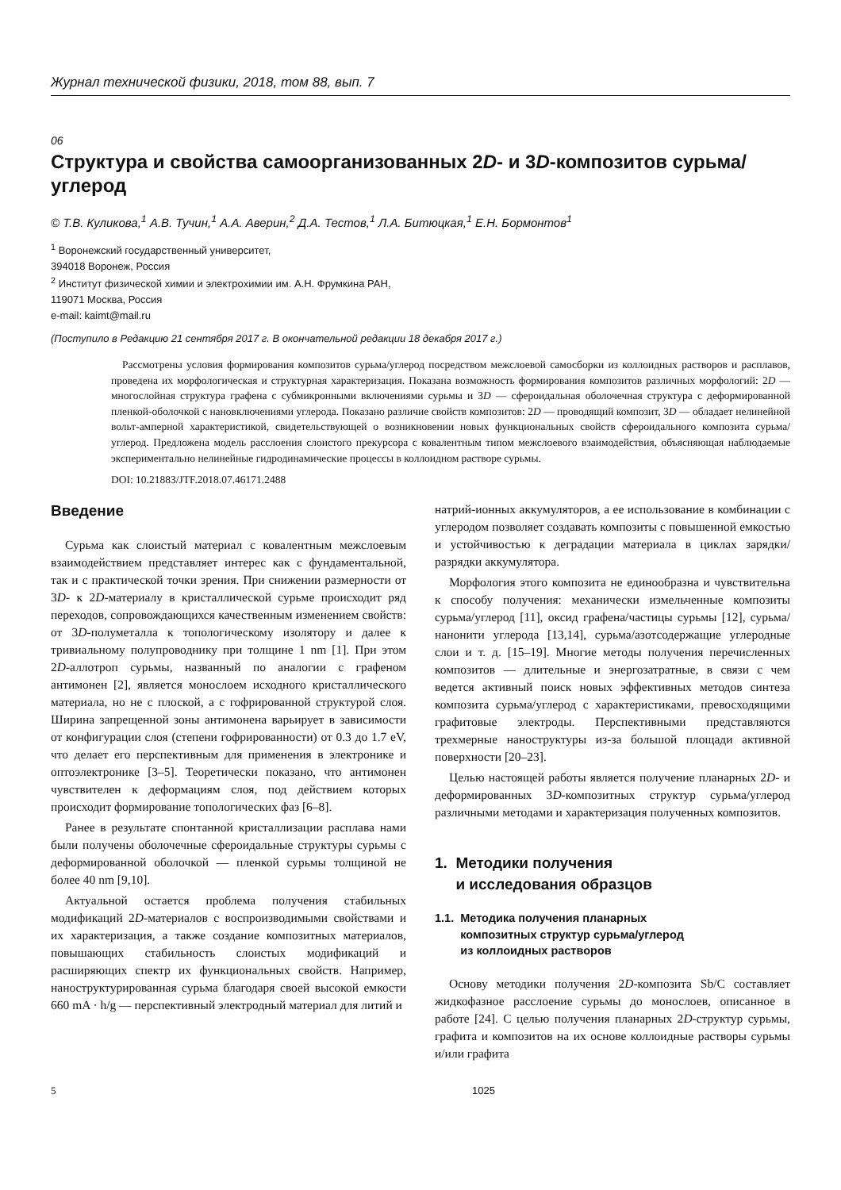Журнал технической физики, 2018, том 88, вып. 7
06
Структура и свойства самоорганизованных 2D- и 3D-композитов сурьма/углерод
© Т.В. Куликова,<sup>1</sup> А.В. Тучин,<sup>1</sup> А.А. Аверин,<sup>2</sup> Д.А. Тестов,<sup>1</sup> Л.А. Битюцкая,<sup>1</sup> Е.Н. Бормонтов<sup>1</sup>
<sup>1</sup> Воронежский государственный университет,
394018 Воронеж, Россия
<sup>2</sup> Институт физической химии и электрохимии им. А.Н. Фрумкина РАН,
119071 Москва, Россия
e-mail: kaimt@mail.ru
(Поступило в Редакцию 21 сентября 2017 г. В окончательной редакции 18 декабря 2017 г.)
Рассмотрены условия формирования композитов сурьма/углерод посредством межслоевой самосборки из коллоидных растворов и расплавов, проведена их морфологическая и структурная характеризация. Показана возможность формирования композитов различных морфологий: 2D — многослойная структура графена с субмикронными включениями сурьмы и 3D — сфероидальная оболочечная структура с деформированной пленкой-оболочкой с нановключениями углерода. Показано различие свойств композитов: 2D — проводящий композит, 3D — обладает нелинейной вольт-амперной характеристикой, свидетельствующей о возникновении новых функциональных свойств сфероидального композита сурьма/углерод. Предложена модель расслоения слоистого прекурсора с ковалентным типом межслоевого взаимодействия, объясняющая наблюдаемые экспериментально нелинейные гидродинамические процессы в коллоидном растворе сурьмы.
DOI: 10.21883/JTF.2018.07.46171.2488
Введение
Сурьма как слоистый материал с ковалентным межслоевым взаимодействием представляет интерес как с фундаментальной, так и с практической точки зрения. При снижении размерности от 3D- к 2D-материалу в кристаллической сурьме происходит ряд переходов, сопровождающихся качественным изменением свойств: от 3D-полуметалла к топологическому изолятору и далее к тривиальному полупроводнику при толщине 1 nm [1]. При этом 2D-аллотроп сурьмы, названный по аналогии с графеном антимонен [2], является монослоем исходного кристаллического материала, но не с плоской, а с гофрированной структурой слоя. Ширина запрещенной зоны антимонена варьирует в зависимости от конфигурации слоя (степени гофрированности) от 0.3 до 1.7 eV, что делает его перспективным для применения в электронике и оптоэлектронике [3–5]. Теоретически показано, что антимонен чувствителен к деформациям слоя, под действием которых происходит формирование топологических фаз [6–8].
Ранее в результате спонтанной кристаллизации расплава нами были получены оболочечные сфероидальные структуры сурьмы с деформированной оболочкой — пленкой сурьмы толщиной не более 40 nm [9,10].
Актуальной остается проблема получения стабильных модификаций 2D-материалов с воспроизводимыми свойствами и их характеризация, а также создание композитных материалов, повышающих стабильность слоистых модификаций и расширяющих спектр их функциональных свойств. Например, наноструктурированная сурьма благодаря своей высокой емкости 660 mA · h/g — перспективный электродный материал для литий и
натрий-ионных аккумуляторов, а ее использование в комбинации с углеродом позволяет создавать композиты с повышенной емкостью и устойчивостью к деградации материала в циклах зарядки/разрядки аккумулятора.
Морфология этого композита не единообразна и чувствительна к способу получения: механически измельченные композиты сурьма/углерод [11], оксид графена/частицы сурьмы [12], сурьма/нанонити углерода [13,14], сурьма/азотсодержащие углеродные слои и т. д. [15–19]. Многие методы получения перечисленных композитов — длительные и энергозатратные, в связи с чем ведется активный поиск новых эффективных методов синтеза композита сурьма/углерод с характеристиками, превосходящими графитовые электроды. Перспективными представляются трехмерные наноструктуры из-за большой площади активной поверхности [20–23].
Целью настоящей работы является получение планарных 2D- и деформированных 3D-композитных структур сурьма/углерод различными методами и характеризация полученных композитов.
1. Методики получения
и исследования образцов
1.1. Методика получения планарных
композитных структур сурьма/углерод
из коллоидных растворов
Основу методики получения 2D-композита Sb/C составляет жидкофазное расслоение сурьмы до монослоев, описанное в работе [24]. С целью получения планарных 2D-структур сурьмы, графита и композитов на их основе коллоидные растворы сурьмы и/или графита
5 1025